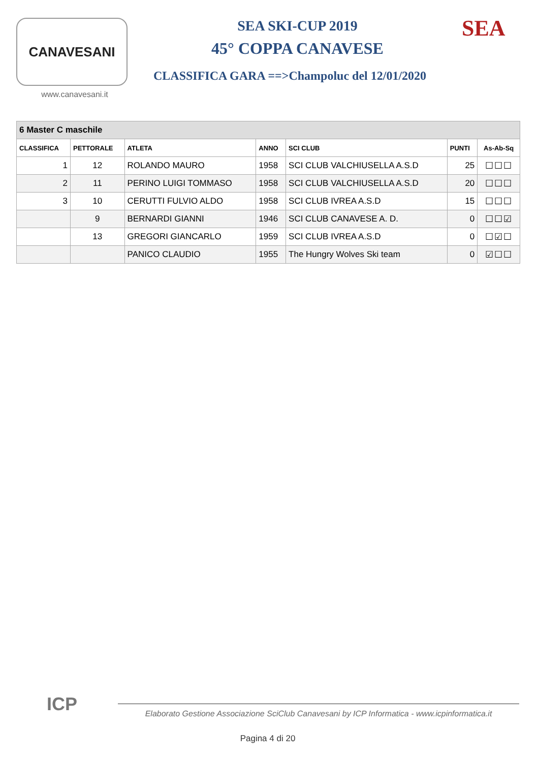CANAVESANI
www.canavesani.it
SEA SKI-CUP 2019
45° COPPA CANAVESE
CLASSIFICA GARA ==>Champoluc del 12/01/2020
SEA
| 6 Master C maschile | | | | | | |
| --- | --- | --- | --- | --- | --- | --- |
| CLASSIFICA | PETTORALE | ATLETA | ANNO | SCI CLUB | PUNTI | As-Ab-Sq |
| 1 | 12 | ROLANDO MAURO | 1958 | SCI CLUB VALCHIUSELLA A.S.D | 25 | ☐☐☐ |
| 2 | 11 | PERINO LUIGI TOMMASO | 1958 | SCI CLUB VALCHIUSELLA A.S.D | 20 | ☐☐☐ |
| 3 | 10 | CERUTTI FULVIO ALDO | 1958 | SCI CLUB IVREA A.S.D | 15 | ☐☐☐ |
| | 9 | BERNARDI GIANNI | 1946 | SCI CLUB CANAVESE A. D. | 0 | ☐☐☑ |
| | 13 | GREGORI GIANCARLO | 1959 | SCI CLUB IVREA A.S.D | 0 | ☐☑☐ |
| | | PANICO CLAUDIO | 1955 | The Hungry Wolves Ski team | 0 | ☑☐☐ |
ICP
Elaborato Gestione Associazione SciClub Canavesani by ICP Informatica - www.icpinformatica.it
Pagina 4 di 20